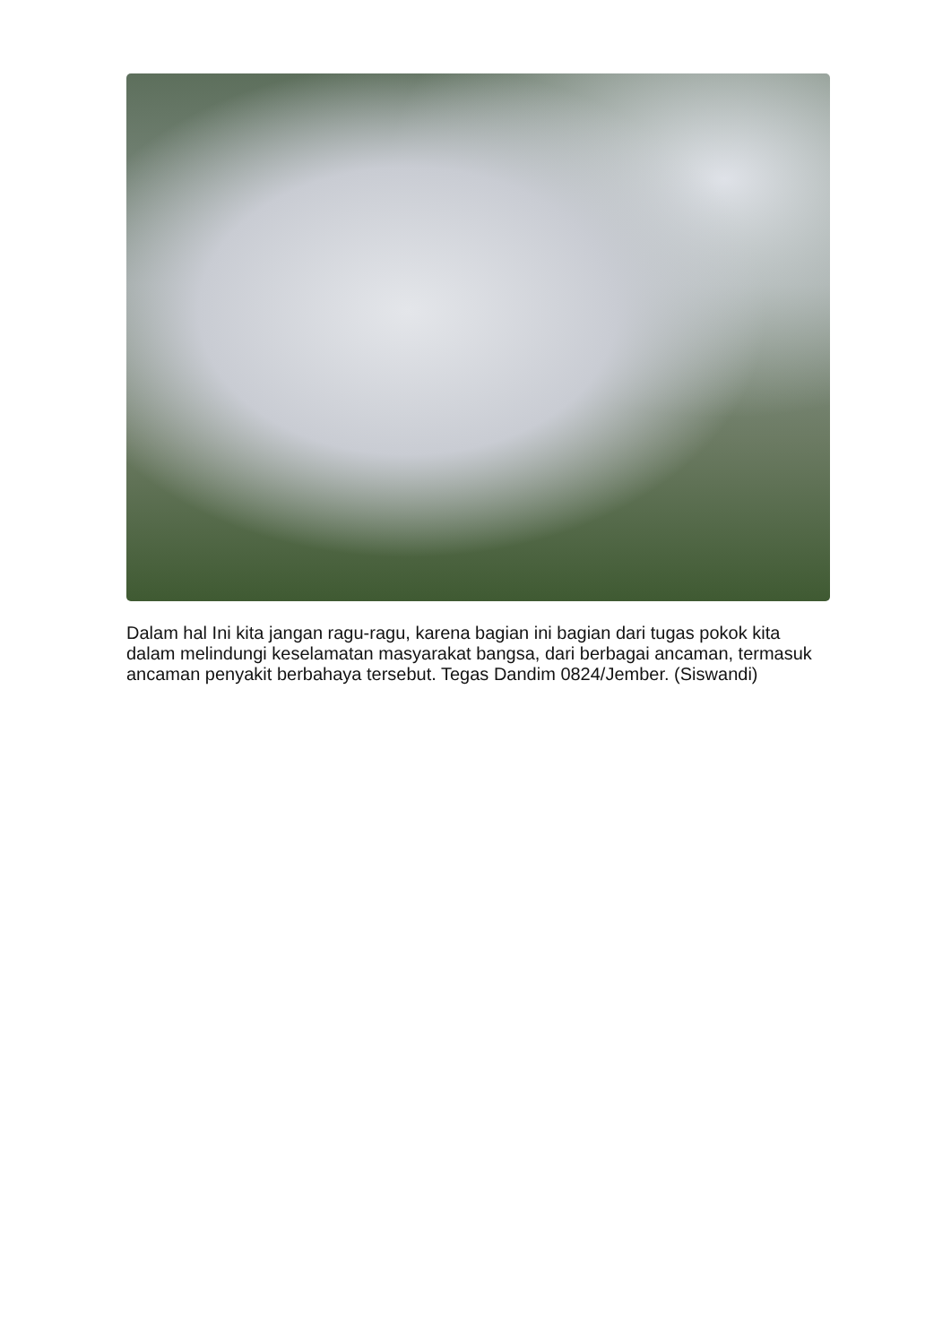Dalam hal Ini kita jangan ragu-ragu, karena bagian ini bagian dari tugas pokok kita dalam melindungi keselamatan masyarakat bangsa, dari berbagai ancaman, termasuk ancaman penyakit berbahaya tersebut. Tegas Dandim 0824/Jember. (Siswandi)